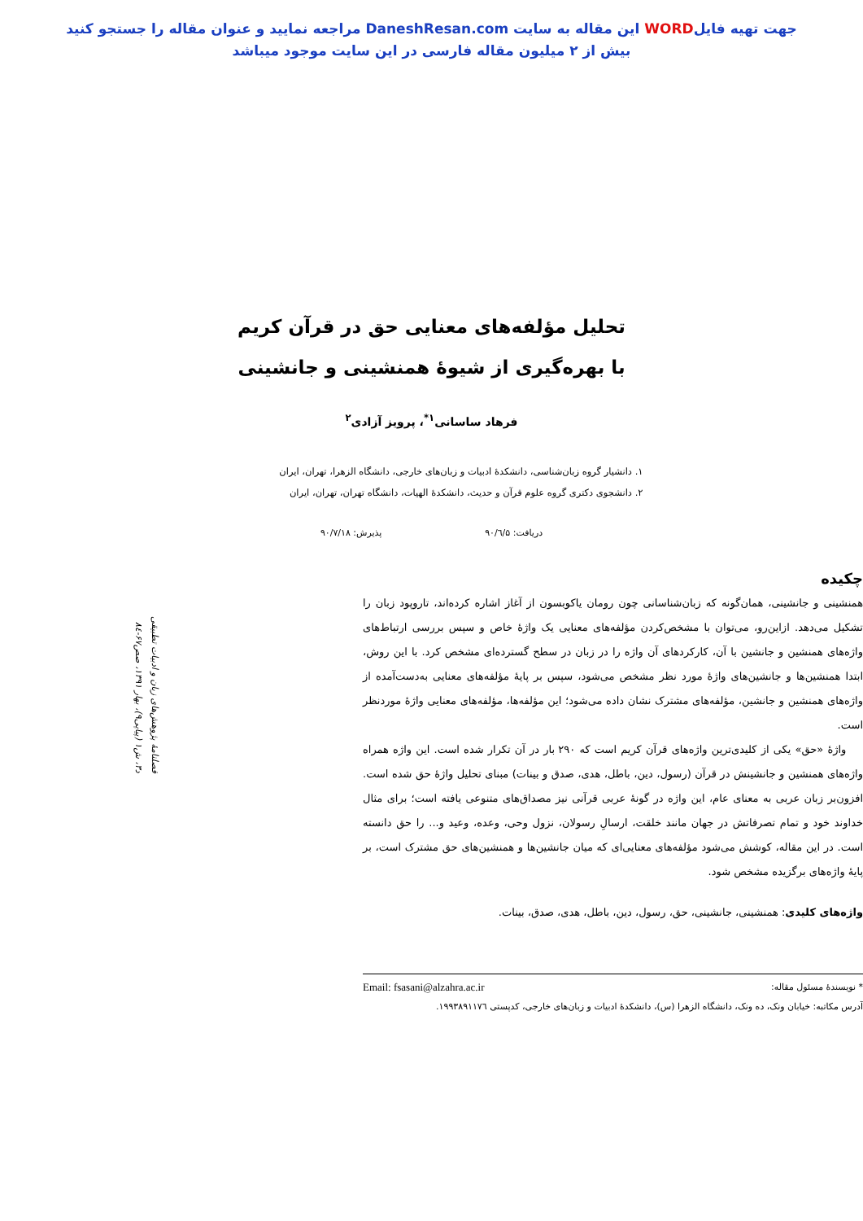جهت تهیه فایلWORD این مقاله به سایت DaneshResan.com مراجعه نمایید و عنوان مقاله را جستجو کنید
بیش از ۲ میلیون مقاله فارسی در این سایت موجود میباشد
تحلیل مؤلفه‌های معنایی حق در قرآن کریم
با بهره‌گیری از شیوۀ همنشینی و جانشینی
فرهاد ساسانی<sup>۱*</sup>، پرویز آزادی<sup>۲</sup>
۱. دانشیار گروه زبان‌شناسی، دانشکدۀ ادبیات و زبان‌های خارجی، دانشگاه الزهرا، تهران، ایران
۲. دانشجوی دکتری گروه علوم قرآن و حدیث، دانشکدۀ الهیات، دانشگاه تهران، تهران، ایران
دریافت: ۹۰/٦/۵ پذیرش: ۹۰/۷/۱۸
فصلنامۀ پژوهش‌های زبان و ادبیات تطبیقی
د۳، ش۱ (پیاپی۹)، بهار ۱۳۹۱، صص۶۷-۸٤
چکیده
همنشینی و جانشینی، همان‌گونه که زبان‌شناسانی چون رومان یاکوبسون از آغاز اشاره کرده‌اند، تاروپود زبان را تشکیل می‌دهد. ازاین‌رو، می‌توان با مشخص‌کردن مؤلفه‌های معنایی یک واژۀ خاص و سپس بررسی ارتباط‌های واژه‌های همنشین و جانشین با آن، کارکردهای آن واژه را در زبان در سطح گسترده‌ای مشخص کرد. با این روش، ابتدا همنشین‌ها و جانشین‌های واژۀ مورد نظر مشخص می‌شود، سپس بر پایۀ مؤلفه‌های معنایی به‌دست‌آمده از واژه‌های همنشین و جانشین، مؤلفه‌های مشترک نشان داده می‌شود؛ این مؤلفه‌ها، مؤلفه‌های معنایی واژۀ موردنظر است.
واژۀ «حق» یکی از کلیدی‌ترین واژه‌های قرآن کریم است که ۲۹۰ بار در آن تکرار شده است. این واژه همراه واژه‌های همنشین و جانشینش در قرآن (رسول، دین، باطل، هدی، صدق و بینات) مبنای تحلیل واژۀ حق شده است. افزون‌بر زبان عربی به معنای عام، این واژه در گونۀ عربی قرآنی نیز مصداق‌های متنوعی یافته است؛ برای مثال خداوند خود و تمام تصرفاتش در جهان مانند خلقت، ارسالِ رسولان، نزول وحی، وعده، وعید و... را حق دانسته است. در این مقاله، کوشش می‌شود مؤلفه‌های معنایی‌ای که میان جانشین‌ها و همنشین‌های حق مشترک است، بر پایۀ واژه‌های برگزیده مشخص شود.
واژه‌های کلیدی: همنشینی، جانشینی، حق، رسول، دین، باطل، هدی، صدق، بینات.
* نویسندۀ مسئول مقاله: Email: fsasani@alzahra.ac.ir
آدرس مکاتبه: خیابان ونک، ده ونک، دانشگاه الزهرا (س)، دانشکدۀ ادبیات و زبان‌های خارجی، کدپستی ۱۹۹۳۸۹۱۱۷٦.